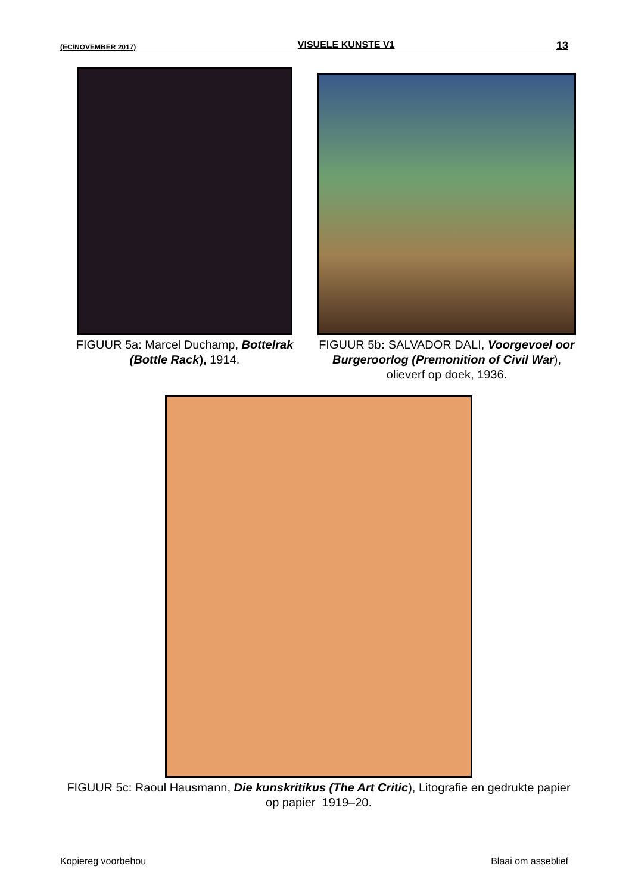(EC/NOVEMBER 2017) VISUELE KUNSTE V1 13
FIGUUR 5a: Marcel Duchamp, Bottelrak (Bottle Rack), 1914.
FIGUUR 5b: SALVADOR DALI, Voorgevoel oor Burgeroorlog (Premonition of Civil War), olieverf op doek, 1936.
FIGUUR 5c: Raoul Hausmann, Die kunskritikus (The Art Critic), Litografie en gedrukte papier op papier 1919–20.
Kopiereg voorbehou Blaai om asseblief